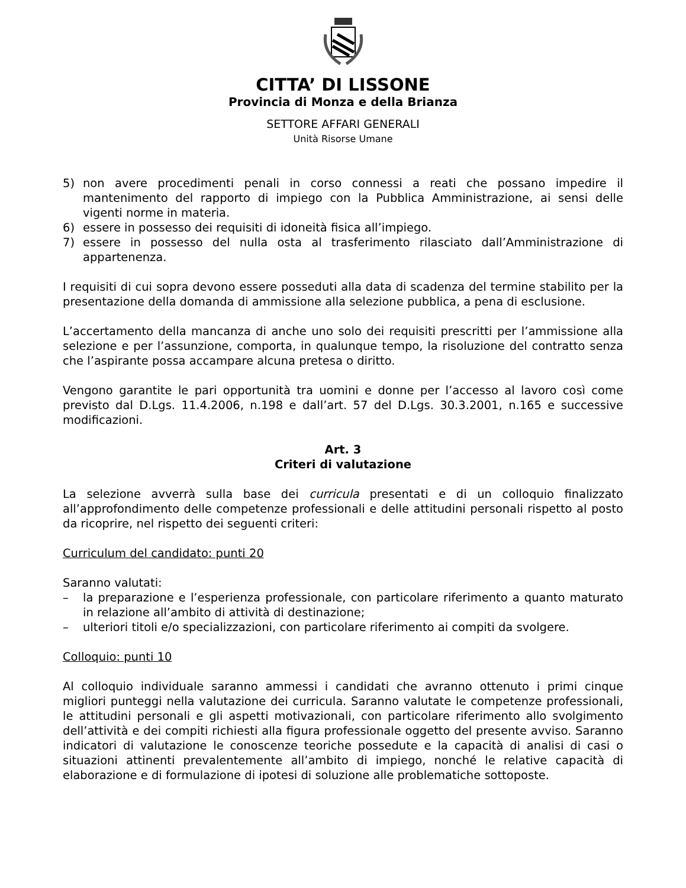CITTA’ DI LISSONE
Provincia di Monza e della Brianza
SETTORE AFFARI GENERALI
Unità Risorse Umane
5) non avere procedimenti penali in corso connessi a reati che possano impedire il mantenimento del rapporto di impiego con la Pubblica Amministrazione, ai sensi delle vigenti norme in materia.
6) essere in possesso dei requisiti di idoneità fisica all’impiego.
7) essere in possesso del nulla osta al trasferimento rilasciato dall’Amministrazione di appartenenza.
I requisiti di cui sopra devono essere posseduti alla data di scadenza del termine stabilito per la presentazione della domanda di ammissione alla selezione pubblica, a pena di esclusione.
L’accertamento della mancanza di anche uno solo dei requisiti prescritti per l’ammissione alla selezione e per l’assunzione, comporta, in qualunque tempo, la risoluzione del contratto senza che l’aspirante possa accampare alcuna pretesa o diritto.
Vengono garantite le pari opportunità tra uomini e donne per l’accesso al lavoro così come previsto dal D.Lgs. 11.4.2006, n.198 e dall’art. 57 del D.Lgs. 30.3.2001, n.165 e successive modificazioni.
Art. 3
Criteri di valutazione
La selezione avverrà sulla base dei curricula presentati e di un colloquio finalizzato all’approfondimento delle competenze professionali e delle attitudini personali rispetto al posto da ricoprire, nel rispetto dei seguenti criteri:
Curriculum del candidato: punti 20
Saranno valutati:
– la preparazione e l’esperienza professionale, con particolare riferimento a quanto maturato in relazione all’ambito di attività di destinazione;
– ulteriori titoli e/o specializzazioni, con particolare riferimento ai compiti da svolgere.
Colloquio: punti 10
Al colloquio individuale saranno ammessi i candidati che avranno ottenuto i primi cinque migliori punteggi nella valutazione dei curricula. Saranno valutate le competenze professionali, le attitudini personali e gli aspetti motivazionali, con particolare riferimento allo svolgimento dell’attività e dei compiti richiesti alla figura professionale oggetto del presente avviso. Saranno indicatori di valutazione le conoscenze teoriche possedute e la capacità di analisi di casi o situazioni attinenti prevalentemente all’ambito di impiego, nonché le relative capacità di elaborazione e di formulazione di ipotesi di soluzione alle problematiche sottoposte.